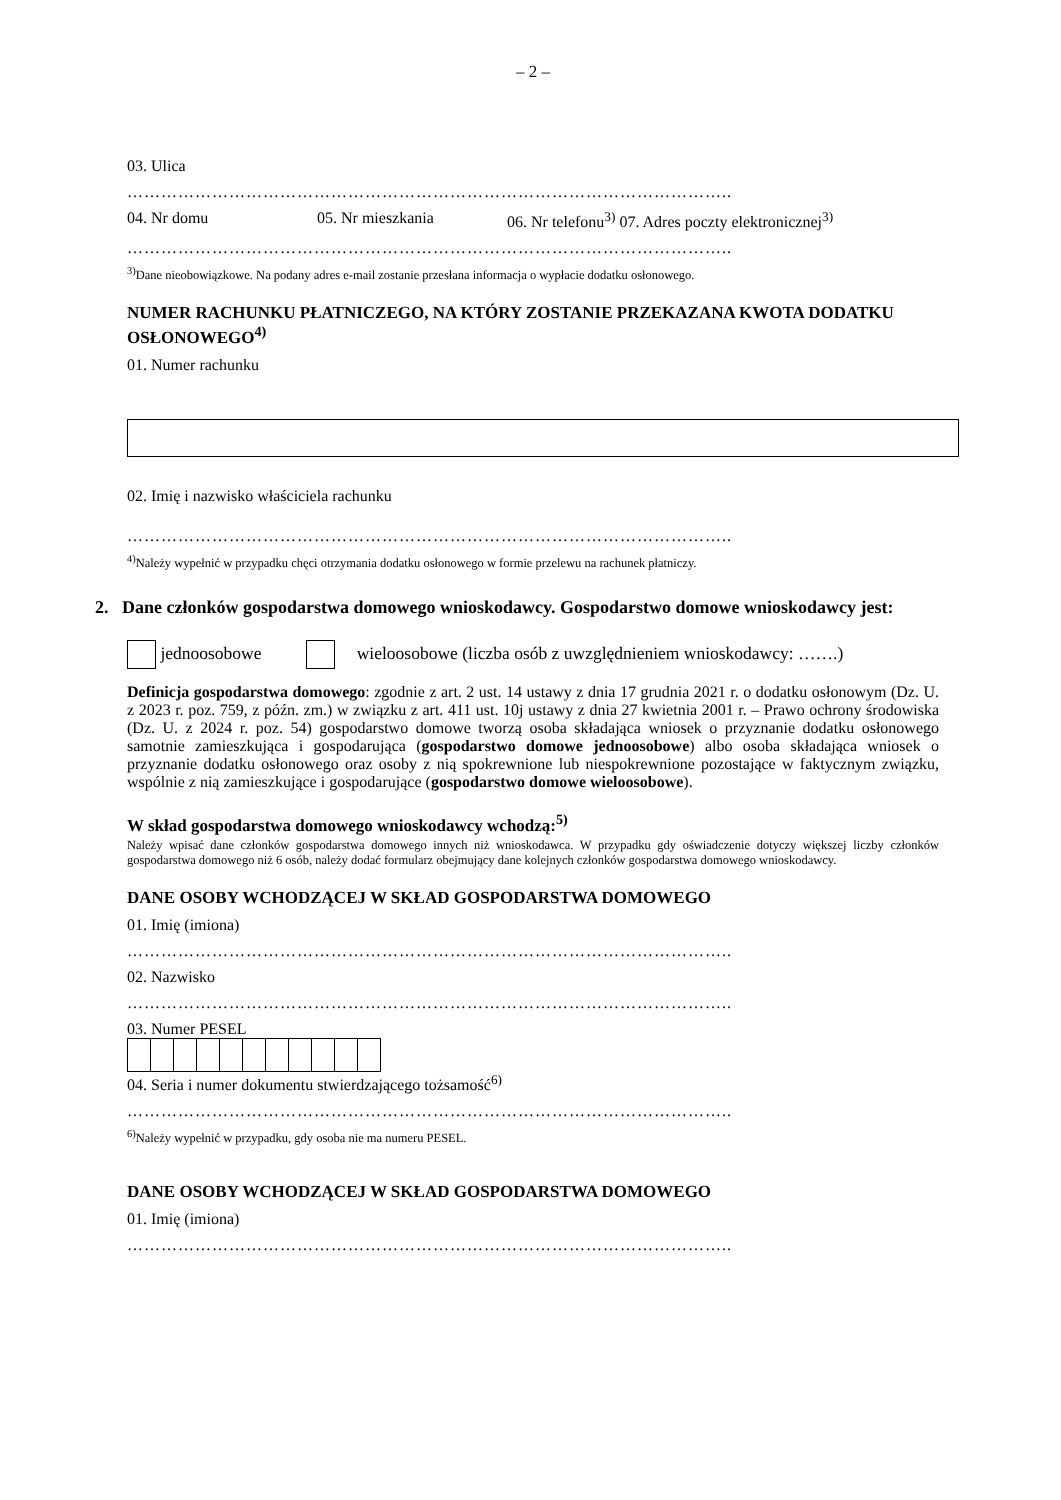– 2 –
03. Ulica
……………………………………………………………………………………………..
04. Nr domu 05. Nr mieszkania 06. Nr telefonu<sup>3)</sup> 07. Adres poczty elektronicznej<sup>3)</sup>
……………………………………………………………………………………………..
<sup>3)</sup> Dane nieobowiązkowe. Na podany adres e-mail zostanie przesłana informacja o wypłacie dodatku osłonowego.
NUMER RACHUNKU PŁATNICZEGO, NA KTÓRY ZOSTANIE PRZEKAZANA KWOTA DODATKU OSŁONOWEGO<sup>4)</sup>
01. Numer rachunku
02. Imię i nazwisko właściciela rachunku
……………………………………………………………………………………………..
<sup>4)</sup> Należy wypełnić w przypadku chęci otrzymania dodatku osłonowego w formie przelewu na rachunek płatniczy.
2. Dane członków gospodarstwa domowego wnioskodawcy. Gospodarstwo domowe wnioskodawcy jest:
jednoosobowe wieloosobowe (liczba osób z uwzględnieniem wnioskodawcy: …….)
Definicja gospodarstwa domowego: zgodnie z art. 2 ust. 14 ustawy z dnia 17 grudnia 2021 r. o dodatku osłonowym (Dz. U. z 2023 r. poz. 759, z późn. zm.) w związku z art. 411 ust. 10j ustawy z dnia 27 kwietnia 2001 r. – Prawo ochrony środowiska (Dz. U. z 2024 r. poz. 54) gospodarstwo domowe tworzą osoba składająca wniosek o przyznanie dodatku osłonowego samotnie zamieszkująca i gospodarująca (gospodarstwo domowe jednoosobowe) albo osoba składająca wniosek o przyznanie dodatku osłonowego oraz osoby z nią spokrewnione lub niespokrewnione pozostające w faktycznym związku, wspólnie z nią zamieszkujące i gospodarujące (gospodarstwo domowe wieloosobowe).
W skład gospodarstwa domowego wnioskodawcy wchodzą:<sup>5)</sup>
Należy wpisać dane członków gospodarstwa domowego innych niż wnioskodawca. W przypadku gdy oświadczenie dotyczy większej liczby członków gospodarstwa domowego niż 6 osób, należy dodać formularz obejmujący dane kolejnych członków gospodarstwa domowego wnioskodawcy.
DANE OSOBY WCHODZĄCEJ W SKŁAD GOSPODARSTWA DOMOWEGO
01. Imię (imiona)
……………………………………………………………………………………………..
02. Nazwisko
……………………………………………………………………………………………..
03. Numer PESEL
04. Seria i numer dokumentu stwierdzającego tożsamość<sup>6)</sup>
……………………………………………………………………………………………..
<sup>6)</sup> Należy wypełnić w przypadku, gdy osoba nie ma numeru PESEL.
DANE OSOBY WCHODZĄCEJ W SKŁAD GOSPODARSTWA DOMOWEGO
01. Imię (imiona)
……………………………………………………………………………………………..